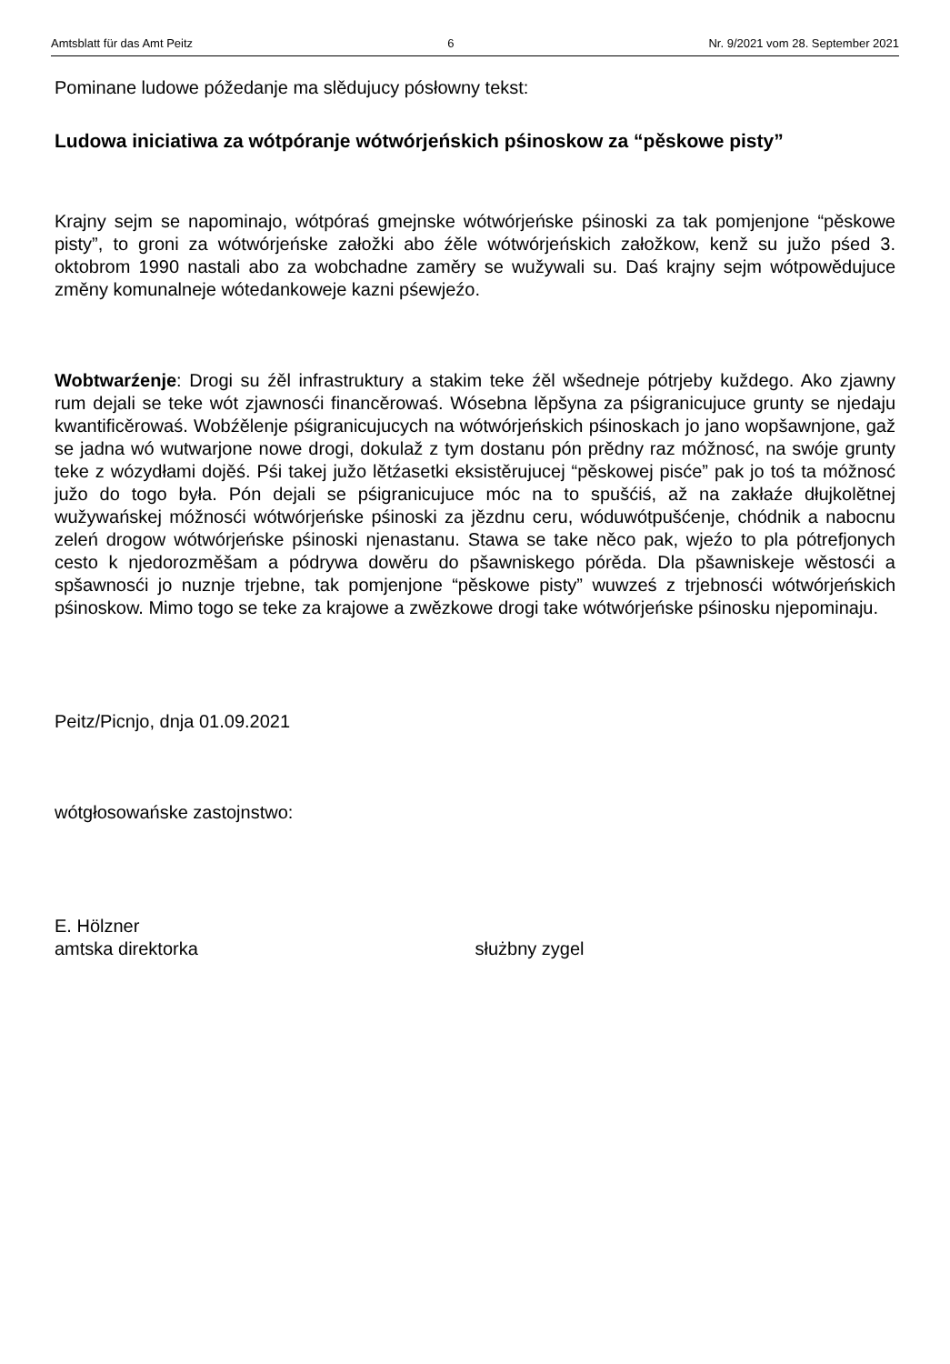Amtsblatt für das Amt Peitz 6 Nr. 9/2021 vom 28. September 2021
Pominane ludowe póžedanje ma slědujucy pósłowny tekst:
Ludowa iniciatiwa za wótpóranje wótwórjeńskich pśinoskow za “pěskowe pisty”
Krajny sejm se napominajo, wótpóraś gmejnske wótwórjeńske pśinoski za tak pomjenjone “pěskowe pisty”, to groni za wótwórjeńske załožki abo źěle wótwórjeńskich załožkow, kenž su južo pśed 3. oktobrom 1990 nastali abo za wobchadne zaměry se wužywali su. Daś krajny sejm wótpowědujuce změny komunalneje wótedankoweje kazni pśewjeźo.
Wobtwarźenje: Drogi su źěl infrastruktury a stakim teke źěl wšedneje pótrjeby kuždego. Ako zjawny rum dejali se teke wót zjawnosći financěrowaś. Wósebna lěpšyna za pśigranicujuce grunty se njedaju kwantificěrowaś. Wobźělenje pśigranicujucych na wótwórjeńskich pśinoskach jo jano wopšawnjone, gaž se jadna wó wutwarjone nowe drogi, dokulaž z tym dostanu pón prědny raz móžnosć, na swóje grunty teke z wózydłami dojěś. Pśi takej južo lětźasetki eksistěrujucej “pěskowej pisće” pak jo toś ta móžnosć južo do togo była. Pón dejali se pśigranicujuce móc na to spušćiś, až na zakłaźe dłujkolětnej wužywańskej móžnosći wótwórjeńske pśinoski za jězdnu ceru, wóduwótpušćenje, chódnik a nabocnu zeleń drogow wótwórjeńske pśinoski njenastanu. Stawa se take něco pak, wjeźo to pla pótrefjonych cesto k njedorozměšam a pódrywa dowěru do pšawniskego pórěda. Dla pšawniskeje wěstosći a spšawnosći jo nuznje trjebne, tak pomjenjone “pěskowe pisty” wuwześ z trjebnosći wótwórjeńskich pśinoskow. Mimo togo se teke za krajowe a zwězkowe drogi take wótwórjeńske pśinosku njepominaju.
Peitz/Picnjo, dnja 01.09.2021
wótgłosowańske zastojnstwo:
E. Hölzner
amtska direktorka służbny zygel